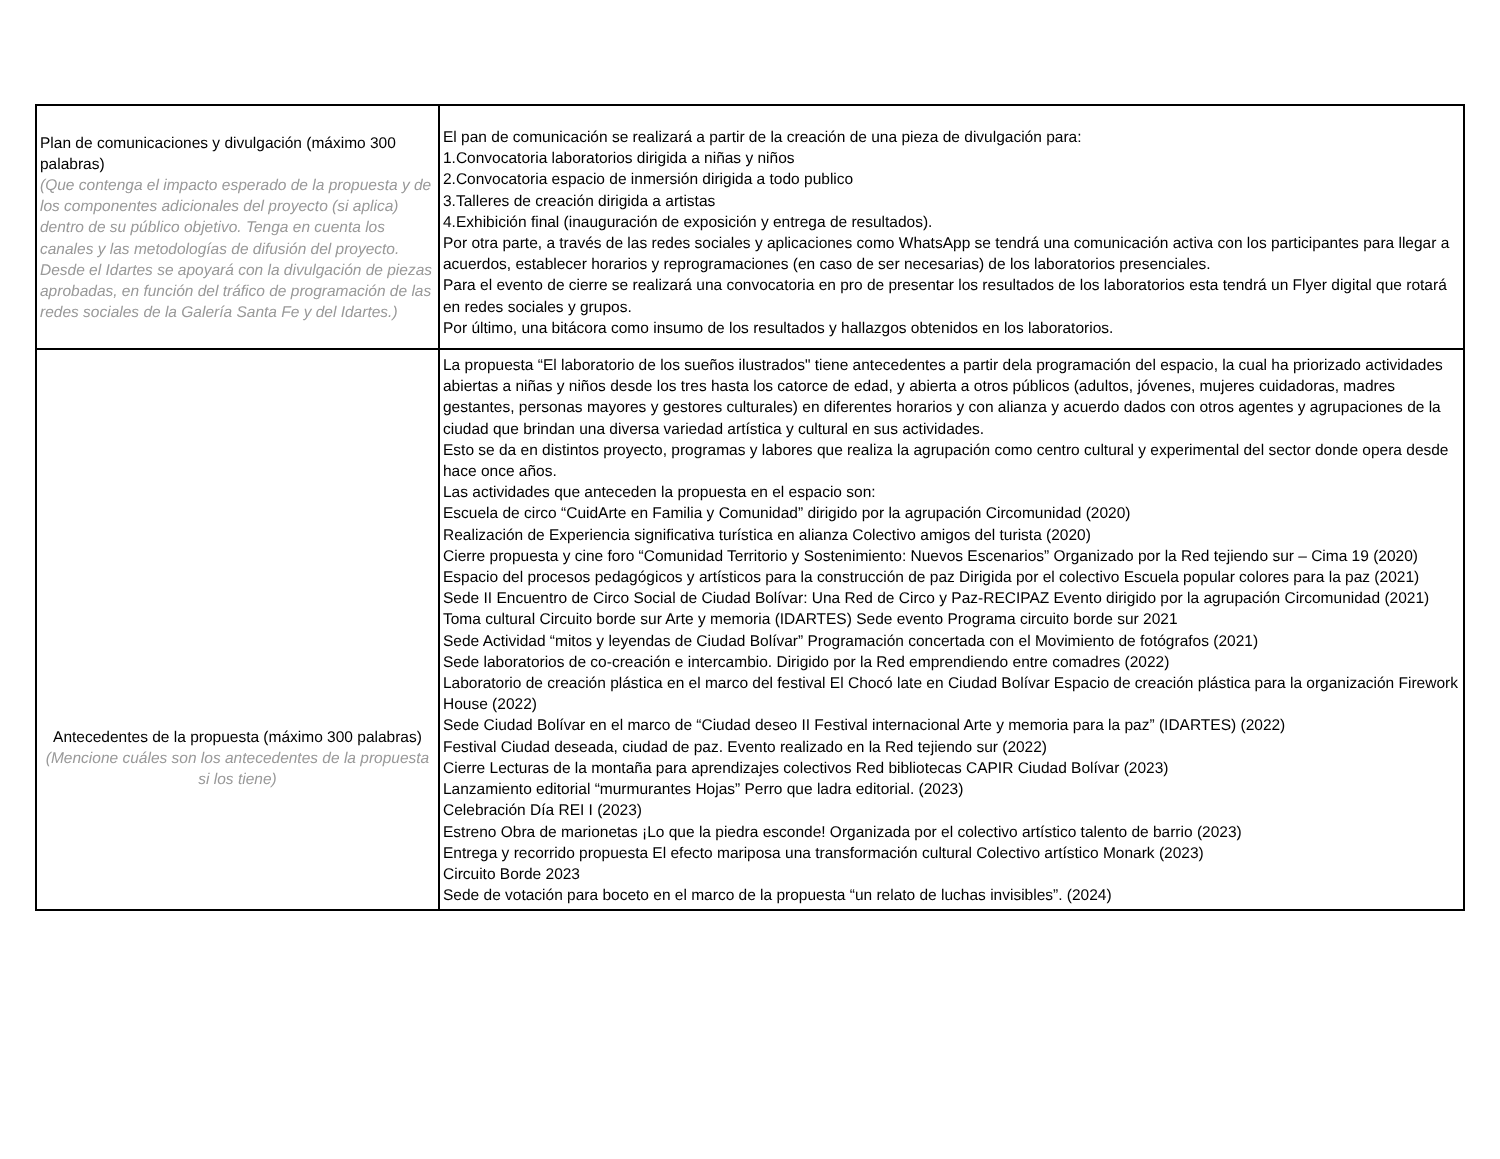| Plan de comunicaciones y divulgación (máximo 300 palabras) (Que contenga el impacto esperado de la propuesta y de los componentes adicionales del proyecto (si aplica) dentro de su público objetivo. Tenga en cuenta los canales y las metodologías de difusión del proyecto. Desde el Idartes se apoyará con la divulgación de piezas aprobadas, en función del tráfico de programación de las redes sociales de la Galería Santa Fe y del Idartes.) | El pan de comunicación se realizará a partir de la creación de una pieza de divulgación para: 1.Convocatoria laboratorios dirigida a niñas y niños 2.Convocatoria espacio de inmersión dirigida a todo publico 3.Talleres de creación dirigida a artistas 4.Exhibición final (inauguración de exposición y entrega de resultados). Por otra parte, a través de las redes sociales y aplicaciones como WhatsApp se tendrá una comunicación activa con los participantes para llegar a acuerdos, establecer horarios y reprogramaciones (en caso de ser necesarias) de los laboratorios presenciales. Para el evento de cierre se realizará una convocatoria en pro de presentar los resultados de los laboratorios esta tendrá un Flyer digital que rotará en redes sociales y grupos. Por último, una bitácora como insumo de los resultados y hallazgos obtenidos en los laboratorios. |
| Antecedentes de la propuesta (máximo 300 palabras) (Mencione cuáles son los antecedentes de la propuesta si los tiene) | La propuesta “El laboratorio de los sueños ilustrados" tiene antecedentes a partir dela programación del espacio, la cual ha priorizado actividades abiertas a niñas y niños desde los tres hasta los catorce de edad, y abierta a otros públicos (adultos, jóvenes, mujeres cuidadoras, madres gestantes, personas mayores y gestores culturales) en diferentes horarios y con alianza y acuerdo dados con otros agentes y agrupaciones de la ciudad que brindan una diversa variedad artística y cultural en sus actividades. Esto se da en distintos proyecto, programas y labores que realiza la agrupación como centro cultural y experimental del sector donde opera desde hace once años. Las actividades que anteceden la propuesta en el espacio son: Escuela de circo “CuidArte en Familia y Comunidad” dirigido por la agrupación Circomunidad (2020) Realización de Experiencia significativa turística en alianza Colectivo amigos del turista (2020) Cierre propuesta y cine foro “Comunidad Territorio y Sostenimiento: Nuevos Escenarios” Organizado por la Red tejiendo sur – Cima 19 (2020) Espacio del procesos pedagógicos y artísticos para la construcción de paz Dirigida por el colectivo Escuela popular colores para la paz (2021) Sede II Encuentro de Circo Social de Ciudad Bolívar: Una Red de Circo y Paz-RECIPAZ Evento dirigido por la agrupación Circomunidad (2021) Toma cultural Circuito borde sur Arte y memoria (IDARTES) Sede evento Programa circuito borde sur 2021 Sede Actividad “mitos y leyendas de Ciudad Bolívar” Programación concertada con el Movimiento de fotógrafos (2021) Sede laboratorios de co-creación e intercambio. Dirigido por la Red emprendiendo entre comadres (2022) Laboratorio de creación plástica en el marco del festival El Chocó late en Ciudad Bolívar Espacio de creación plástica para la organización Firework House (2022) Sede Ciudad Bolívar en el marco de “Ciudad deseo II Festival internacional Arte y memoria para la paz” (IDARTES) (2022) Festival Ciudad deseada, ciudad de paz. Evento realizado en la Red tejiendo sur (2022) Cierre Lecturas de la montaña para aprendizajes colectivos Red bibliotecas CAPIR Ciudad Bolívar (2023) Lanzamiento editorial “murmurantes Hojas” Perro que ladra editorial. (2023) Celebración Día REI I (2023) Estreno Obra de marionetas ¡Lo que la piedra esconde! Organizada por el colectivo artístico talento de barrio (2023) Entrega y recorrido propuesta El efecto mariposa una transformación cultural Colectivo artístico Monark (2023) Circuito Borde 2023 Sede de votación para boceto en el marco de la propuesta “un relato de luchas invisibles”. (2024) |